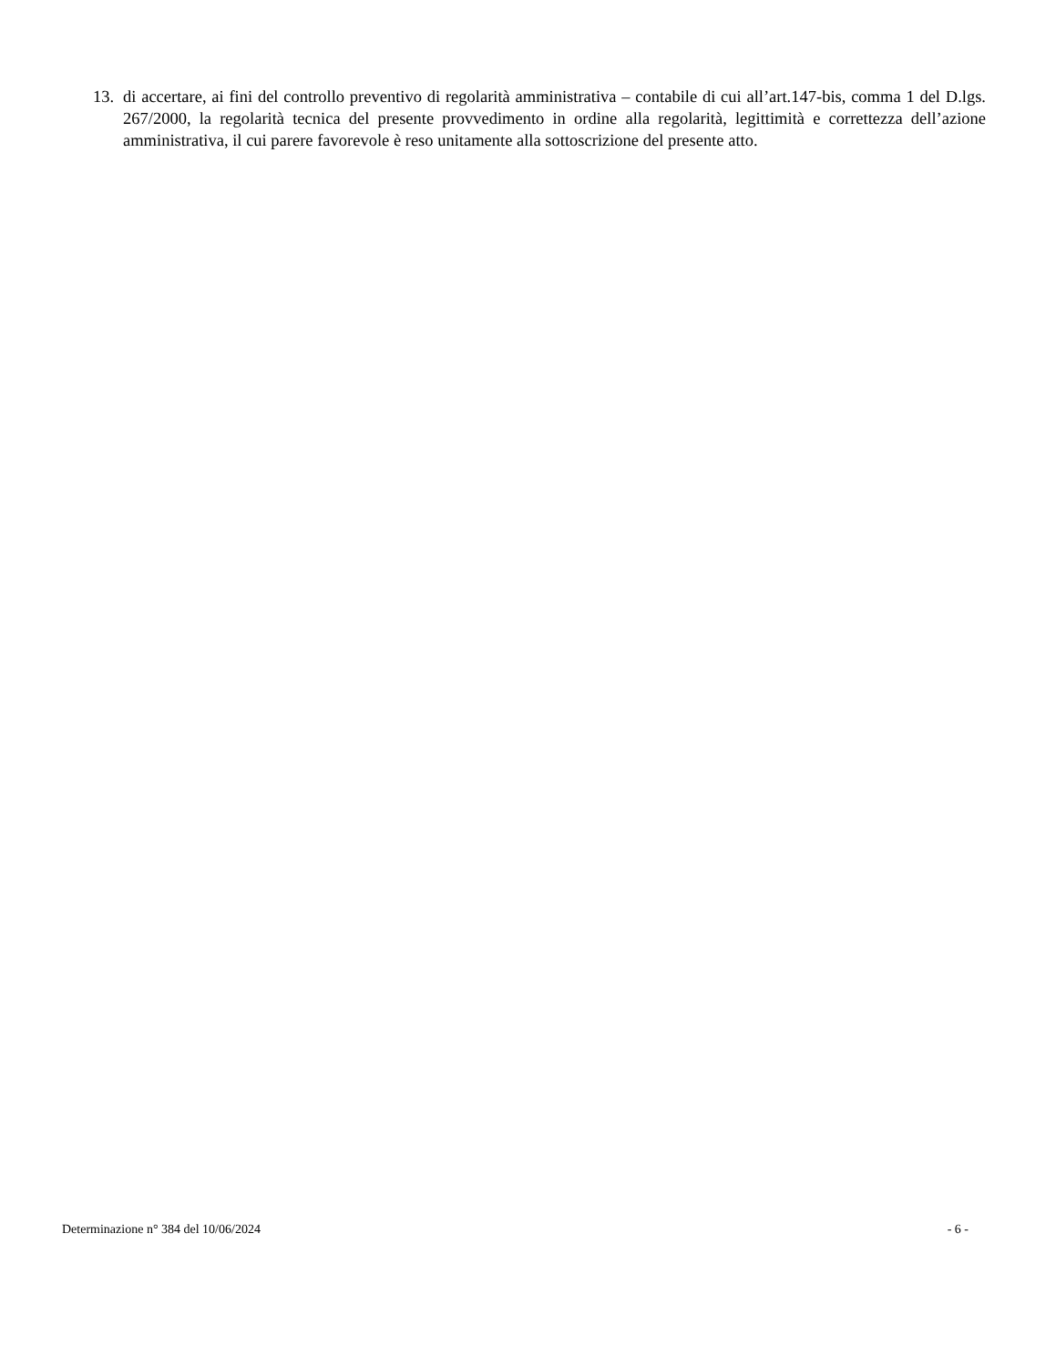13. di accertare, ai fini del controllo preventivo di regolarità amministrativa – contabile di cui all’art.147-bis, comma 1 del D.lgs. 267/2000, la regolarità tecnica del presente provvedimento in ordine alla regolarità, legittimità e correttezza dell’azione amministrativa, il cui parere favorevole è reso unitamente alla sottoscrizione del presente atto.
Determinazione n° 384 del 10/06/2024 - 6 -